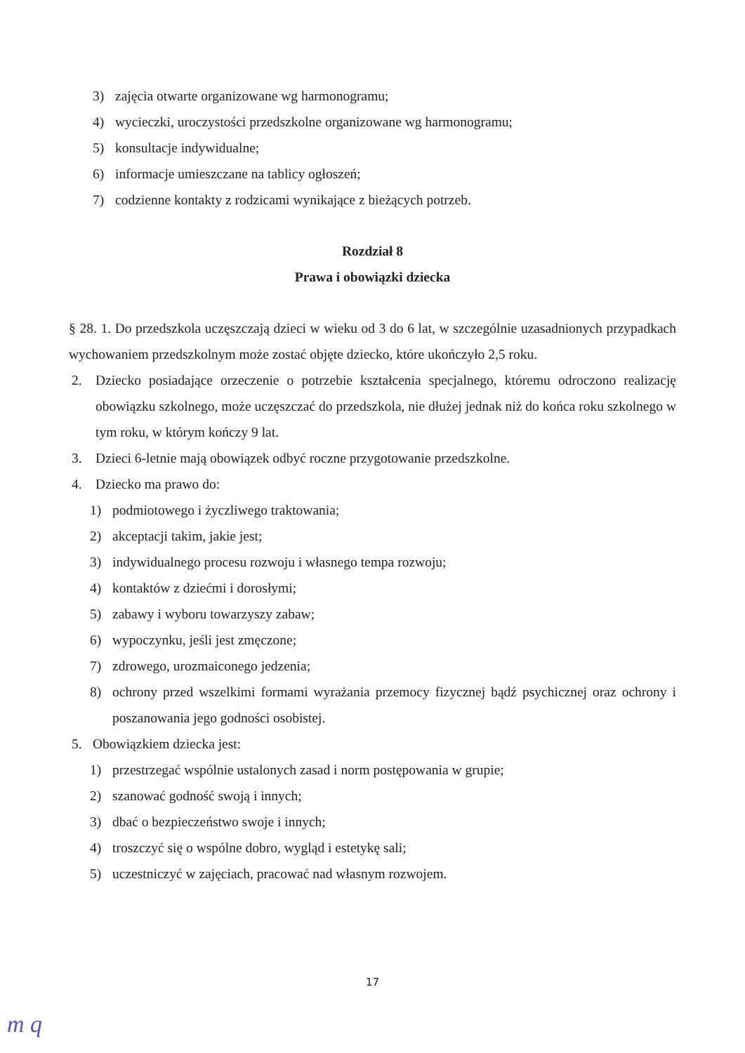3) zajęcia otwarte organizowane wg harmonogramu;
4) wycieczki, uroczystości przedszkolne organizowane wg harmonogramu;
5) konsultacje indywidualne;
6) informacje umieszczane na tablicy ogłoszeń;
7) codzienne kontakty z rodzicami wynikające z bieżących potrzeb.
Rozdział 8
Prawa i obowiązki dziecka
§ 28. 1. Do przedszkola uczęszczają dzieci w wieku od 3 do 6 lat, w szczególnie uzasadnionych przypadkach wychowaniem przedszkolnym może zostać objęte dziecko, które ukończyło 2,5 roku.
2. Dziecko posiadające orzeczenie o potrzebie kształcenia specjalnego, któremu odroczono realizację obowiązku szkolnego, może uczęszczać do przedszkola, nie dłużej jednak niż do końca roku szkolnego w tym roku, w którym kończy 9 lat.
3. Dzieci 6-letnie mają obowiązek odbyć roczne przygotowanie przedszkolne.
4. Dziecko ma prawo do:
1) podmiotowego i życzliwego traktowania;
2) akceptacji takim, jakie jest;
3) indywidualnego procesu rozwoju i własnego tempa rozwoju;
4) kontaktów z dziećmi i dorosłymi;
5) zabawy i wyboru towarzyszy zabaw;
6) wypoczynku, jeśli jest zmęczone;
7) zdrowego, urozmaiconego jedzenia;
8) ochrony przed wszelkimi formami wyrażania przemocy fizycznej bądź psychicznej oraz ochrony i poszanowania jego godności osobistej.
5. Obowiązkiem dziecka jest:
1) przestrzegać wspólnie ustalonych zasad i norm postępowania w grupie;
2) szanować godność swoją i innych;
3) dbać o bezpieczeństwo swoje i innych;
4) troszczyć się o wspólne dobro, wygląd i estetykę sali;
5) uczestniczyć w zajęciach, pracować nad własnym rozwojem.
17
m q